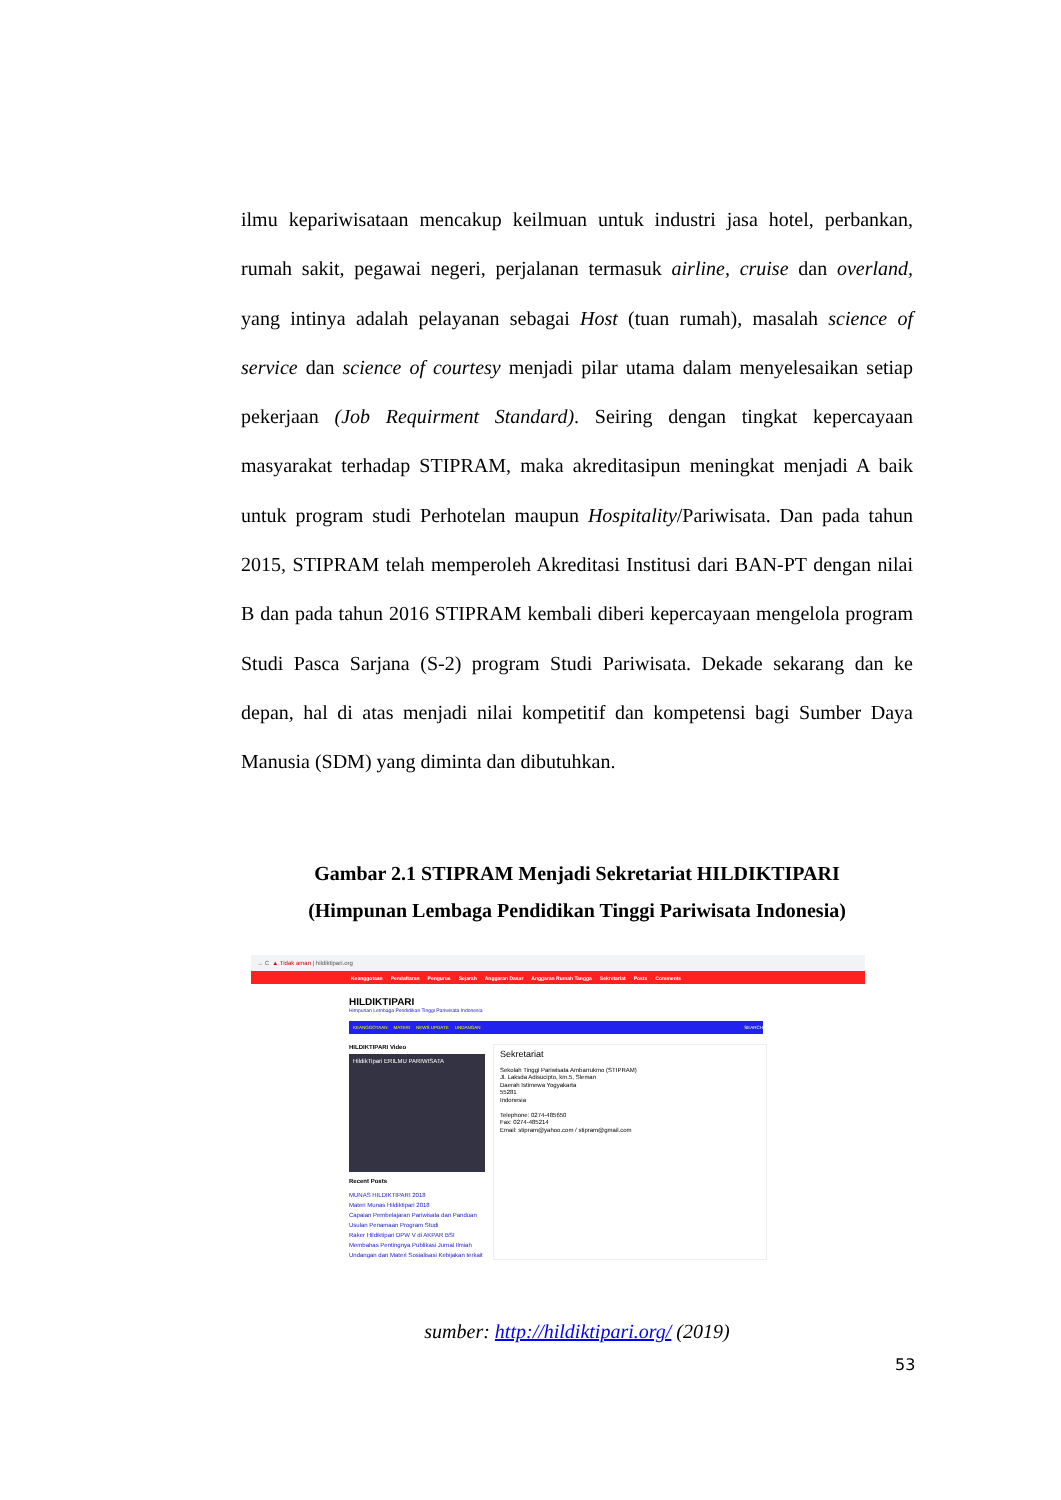ilmu kepariwisataan mencakup keilmuan untuk industri jasa hotel, perbankan, rumah sakit, pegawai negeri, perjalanan termasuk airline, cruise dan overland, yang intinya adalah pelayanan sebagai Host (tuan rumah), masalah science of service dan science of courtesy menjadi pilar utama dalam menyelesaikan setiap pekerjaan (Job Requirment Standard). Seiring dengan tingkat kepercayaan masyarakat terhadap STIPRAM, maka akreditasipun meningkat menjadi A baik untuk program studi Perhotelan maupun Hospitality/Pariwisata. Dan pada tahun 2015, STIPRAM telah memperoleh Akreditasi Institusi dari BAN-PT dengan nilai B dan pada tahun 2016 STIPRAM kembali diberi kepercayaan mengelola program Studi Pasca Sarjana (S-2) program Studi Pariwisata. Dekade sekarang dan ke depan, hal di atas menjadi nilai kompetitif dan kompetensi bagi Sumber Daya Manusia (SDM) yang diminta dan dibutuhkan.
Gambar 2.1 STIPRAM Menjadi Sekretariat HILDIKTIPARI
(Himpunan Lembaga Pendidikan Tinggi Pariwisata Indonesia)
→ C ▲ Tidak aman | hildiktipari.org
Keanggotaan Pendaftaran Pengurus Sejarah Anggaran Dasar Anggaran Rumah Tangga Sekretariat Posts Comments
HILDIKTIPARI
Himpunan Lembaga Pendidikan Tinggi Pariwisata Indonesia
KEANGGOTAAN MATERI NEWS UPDATE UNDANGAN SEARCH
HILDIKTIPARI Video
HildikTipari ERILMU PARIWISATA
Recent Posts
MUNAS HILDIKTIPARI 2018
Materi Munas Hildiktipari 2018
Capaian Pembelajaran Pariwisata dan Panduan Usulan Penamaan Program Studi
Raker Hildiktipari DPW V di AKPAR BSI Membahas Pentingnya Publikasi Jurnal Ilmiah
Undangan dan Materi Sosialisasi Kebijakan terkait
Sekretariat
Sekolah Tinggi Pariwisata Ambarrukmo (STIPRAM)
Jl. Laksda Adisucipto, km.5, Sleman
Daerah Istimewa Yogyakarta
55281
Indonesia
Telephone: 0274-485650
Fax: 0274-485214
Email: stipram@yahoo.com / stipram@gmail.com
sumber: http://hildiktipari.org/ (2019)
53